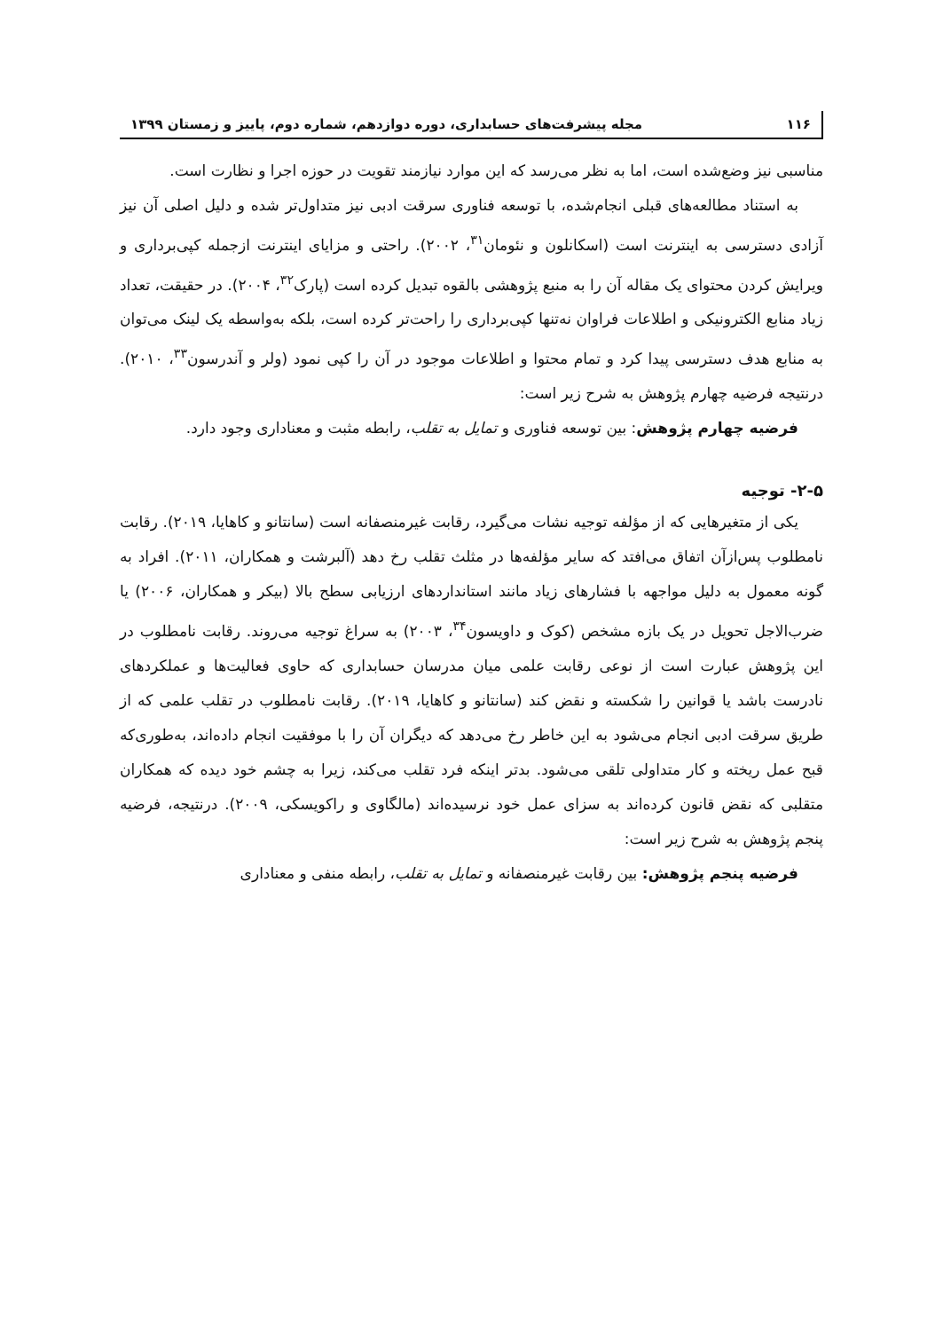۱۱۶ مجله پیشرفت‌های حسابداری، دوره دوازدهم، شماره دوم، پاییز و زمستان ۱۳۹۹
مناسبی نیز وضع‌شده است، اما به نظر می‌رسد که این موارد نیازمند تقویت در حوزه اجرا و نظارت است.
به استناد مطالعه‌های قبلی انجام‌شده، با توسعه فناوری سرقت ادبی نیز متداول‌تر شده و دلیل اصلی آن نیز آزادی دسترسی به اینترنت است (اسکانلون و نئومان<sup>۳۱</sup>، ۲۰۰۲). راحتی و مزایای اینترنت ازجمله کپی‌برداری و ویرایش کردن محتوای یک مقاله آن را به منبع پژوهشی بالقوه تبدیل کرده است (پارک<sup>۳۲</sup>، ۲۰۰۴). در حقیقت، تعداد زیاد منابع الکترونیکی و اطلاعات فراوان نه‌تنها کپی‌برداری را راحت‌تر کرده است، بلکه به‌واسطه یک لینک می‌توان به منابع هدف دسترسی پیدا کرد و تمام محتوا و اطلاعات موجود در آن را کپی نمود (ولر و آندرسون<sup>۳۳</sup>، ۲۰۱۰). درنتیجه فرضیه چهارم پژوهش به شرح زیر است:
فرضیه چهارم پژوهش: بین توسعه فناوری و تمایل به تقلب، رابطه مثبت و معناداری وجود دارد.
۲-۵- توجیه
یکی از متغیرهایی که از مؤلفه توجیه نشات می‌گیرد، رقابت غیرمنصفانه است (سانتانو و کاهایا، ۲۰۱۹). رقابت نامطلوب پس‌ازآن اتفاق می‌افتد که سایر مؤلفه‌ها در مثلث تقلب رخ دهد (آلبرشت و همکاران، ۲۰۱۱). افراد به گونه معمول به دلیل مواجهه با فشارهای زیاد مانند استانداردهای ارزیابی سطح بالا (بیکر و همکاران، ۲۰۰۶) یا ضرب‌الاجل تحویل در یک بازه مشخص (کوک و داویسون<sup>۳۴</sup>، ۲۰۰۳) به سراغ توجیه می‌روند. رقابت نامطلوب در این پژوهش عبارت است از نوعی رقابت علمی میان مدرسان حسابداری که حاوی فعالیت‌ها و عملکردهای نادرست باشد یا قوانین را شکسته و نقض کند (سانتانو و کاهایا، ۲۰۱۹). رقابت نامطلوب در تقلب علمی که از طریق سرقت ادبی انجام می‌شود به این خاطر رخ می‌دهد که دیگران آن را با موفقیت انجام داده‌اند، به‌طوری‌که قبح عمل ریخته و کار متداولی تلقی می‌شود. بدتر اینکه فرد تقلب می‌کند، زیرا به چشم خود دیده که همکاران متقلبی که نقض قانون کرده‌اند به سزای عمل خود نرسیده‌اند (مالگاوی و راکویسکی، ۲۰۰۹). درنتیجه، فرضیه پنجم پژوهش به شرح زیر است:
فرضیه پنجم پژوهش: بین رقابت غیرمنصفانه و تمایل به تقلب، رابطه منفی و معناداری